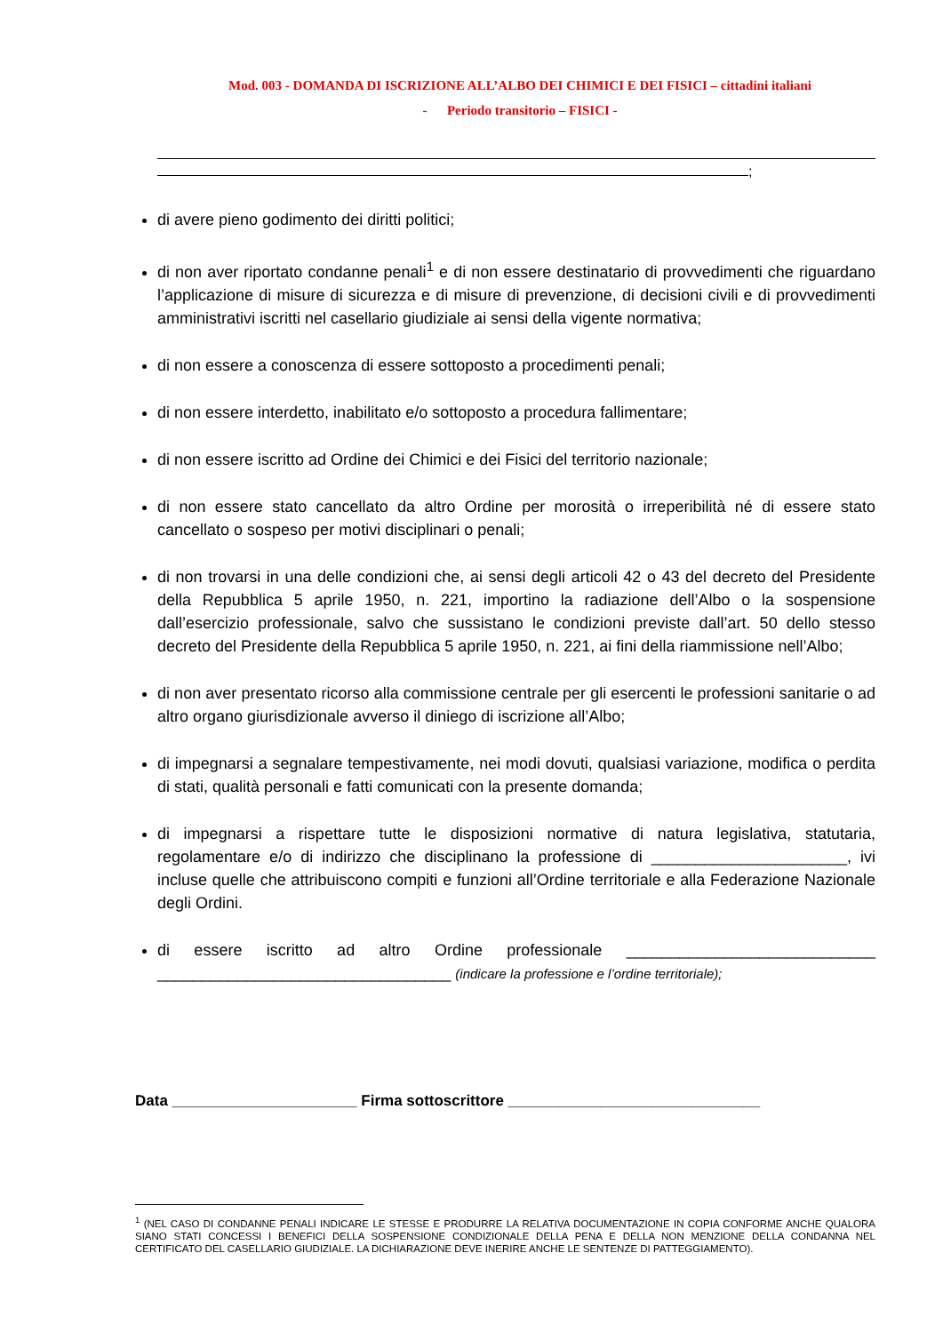Mod. 003 - DOMANDA DI ISCRIZIONE ALL’ALBO DEI CHIMICI E DEI FISICI – cittadini italiani
- Periodo transitorio – FISICI -
;
di avere pieno godimento dei diritti politici;
di non aver riportato condanne penali<sup>1</sup> e di non essere destinatario di provvedimenti che riguardano l’applicazione di misure di sicurezza e di misure di prevenzione, di decisioni civili e di provvedimenti amministrativi iscritti nel casellario giudiziale ai sensi della vigente normativa;
di non essere a conoscenza di essere sottoposto a procedimenti penali;
di non essere interdetto, inabilitato e/o sottoposto a procedura fallimentare;
di non essere iscritto ad Ordine dei Chimici e dei Fisici del territorio nazionale;
di non essere stato cancellato da altro Ordine per morosità o irreperibilità né di essere stato cancellato o sospeso per motivi disciplinari o penali;
di non trovarsi in una delle condizioni che, ai sensi degli articoli 42 o 43 del decreto del Presidente della Repubblica 5 aprile 1950, n. 221, importino la radiazione dell’Albo o la sospensione dall’esercizio professionale, salvo che sussistano le condizioni previste dall’art. 50 dello stesso decreto del Presidente della Repubblica 5 aprile 1950, n. 221, ai fini della riammissione nell’Albo;
di non aver presentato ricorso alla commissione centrale per gli esercenti le professioni sanitarie o ad altro organo giurisdizionale avverso il diniego di iscrizione all’Albo;
di impegnarsi a segnalare tempestivamente, nei modi dovuti, qualsiasi variazione, modifica o perdita di stati, qualità personali e fatti comunicati con la presente domanda;
di impegnarsi a rispettare tutte le disposizioni normative di natura legislativa, statutaria, regolamentare e/o di indirizzo che disciplinano la professione di ______________________, ivi incluse quelle che attribuiscono compiti e funzioni all’Ordine territoriale e alla Federazione Nazionale degli Ordini.
di essere iscritto ad altro Ordine professionale ____________________________ _________________________________ (indicare la professione e l’ordine territoriale);
Data ______________________ Firma sottoscrittore ______________________________
<sup>1</sup> (NEL CASO DI CONDANNE PENALI INDICARE LE STESSE E PRODURRE LA RELATIVA DOCUMENTAZIONE IN COPIA CONFORME ANCHE QUALORA SIANO STATI CONCESSI I BENEFICI DELLA SOSPENSIONE CONDIZIONALE DELLA PENA E DELLA NON MENZIONE DELLA CONDANNA NEL CERTIFICATO DEL CASELLARIO GIUDIZIALE. LA DICHIARAZIONE DEVE INERIRE ANCHE LE SENTENZE DI PATTEGGIAMENTO).